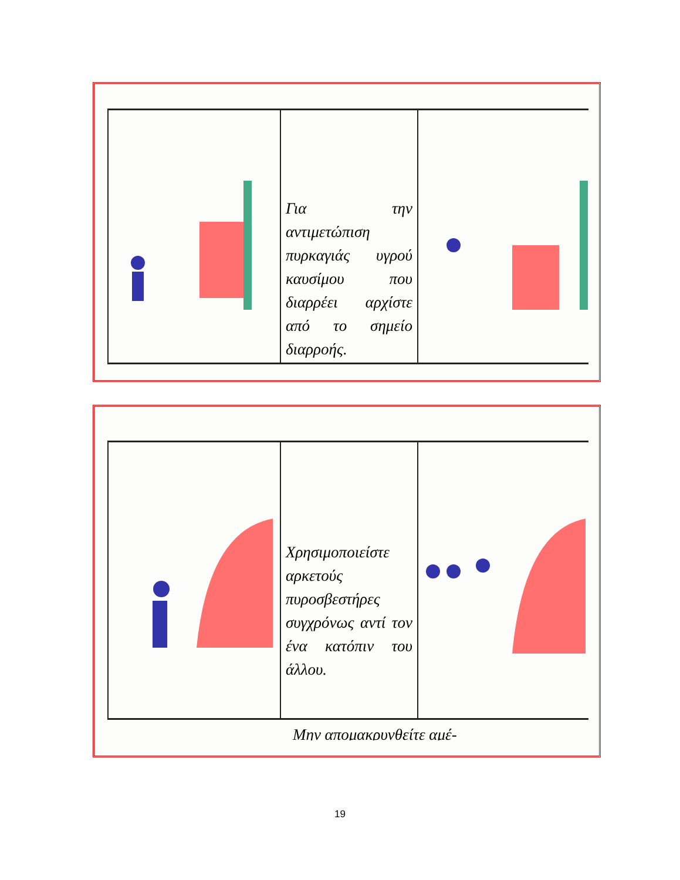Για την αντιμετώπιση πυρκαγιάς υγρού καυσίμου που διαρρέει αρχίστε από το σημείο διαρροής.
Χρησιμοποιείστε αρκετούς πυροσβεστήρες συγχρόνως αντί τον ένα κατόπιν του άλλου.
Μην απομακρυνθείτε αμέ-
19